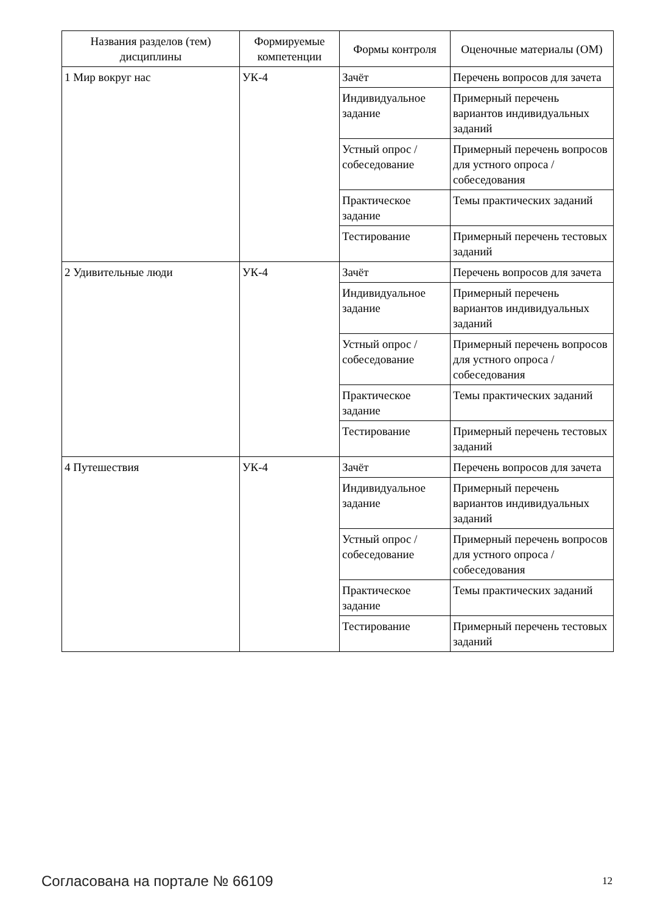| Названия разделов (тем) дисциплины | Формируемые компетенции | Формы контроля | Оценочные материалы (ОМ) |
| --- | --- | --- | --- |
| 1 Мир вокруг нас | УК-4 | Зачёт | Перечень вопросов для зачета |
| | | Индивидуальное задание | Примерный перечень вариантов индивидуальных заданий |
| | | Устный опрос / собеседование | Примерный перечень вопросов для устного опроса / собеседования |
| | | Практическое задание | Темы практических заданий |
| | | Тестирование | Примерный перечень тестовых заданий |
| 2 Удивительные люди | УК-4 | Зачёт | Перечень вопросов для зачета |
| | | Индивидуальное задание | Примерный перечень вариантов индивидуальных заданий |
| | | Устный опрос / собеседование | Примерный перечень вопросов для устного опроса / собеседования |
| | | Практическое задание | Темы практических заданий |
| | | Тестирование | Примерный перечень тестовых заданий |
| 4 Путешествия | УК-4 | Зачёт | Перечень вопросов для зачета |
| | | Индивидуальное задание | Примерный перечень вариантов индивидуальных заданий |
| | | Устный опрос / собеседование | Примерный перечень вопросов для устного опроса / собеседования |
| | | Практическое задание | Темы практических заданий |
| | | Тестирование | Примерный перечень тестовых заданий |
Согласована на портале № 66109 12